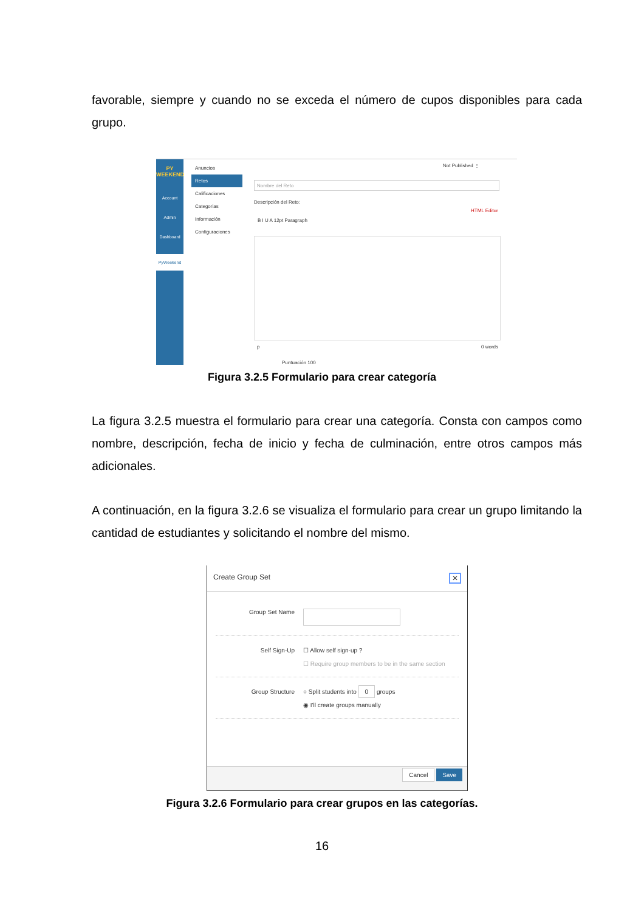favorable, siempre y cuando no se exceda el número de cupos disponibles para cada grupo.
PY WEEKEND
Account
Admin
Dashboard
PyWeekend
Anuncios
Retos
Calificaciones
Categorias
Información
Configuraciones
Not Published ⋮
Nombre del Reto
Descripción del Reto:
HTML Editor
B I U A 12pt Paragraph
p 0 words
Puntuación 100
Figura 3.2.5 Formulario para crear categoría
La figura 3.2.5 muestra el formulario para crear una categoría. Consta con campos como nombre, descripción, fecha de inicio y fecha de culminación, entre otros campos más adicionales.
A continuación, en la figura 3.2.6 se visualiza el formulario para crear un grupo limitando la cantidad de estudiantes y solicitando el nombre del mismo.
Create Group Set ✕
Group Set Name
Self Sign-Up ☐ Allow self sign-up ?
☐ Require group members to be in the same section
Group Structure ○ Split students into 0 groups
◉ I'll create groups manually
Cancel Save
Figura 3.2.6 Formulario para crear grupos en las categorías.
16